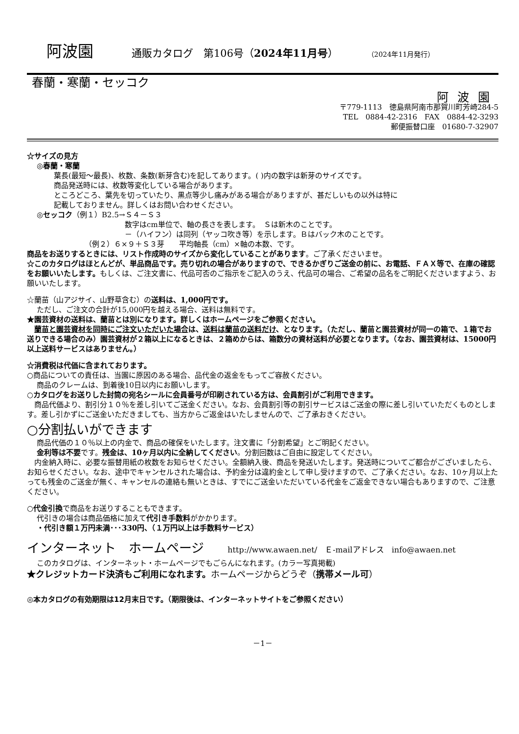阿波園 通販カタログ　第106号（2024年11月号） （2024年11月発行）
春蘭・寒蘭・セッコク
阿波園
〒779-1113　徳島県阿南市那賀川町芳崎284-5
TEL　0884-42-2316　FAX　0884-42-3293
郵便振替口座　01680-7-32907
☆サイズの見方
◎春蘭・寒蘭
葉長(最短～最長)、枚数、条数(新芽含む)を記してあります。( )内の数字は新芽のサイズです。
商品発送時には、枚数等変化している場合があります。
ところどころ、葉先を切っていたり、黒点等少し痛みがある場合がありますが、甚だしいもの以外は特に
記載しておりません。詳しくはお問い合わせください。
◎セッコク（例１）B2.5→Ｓ４－Ｓ３
数字はcm単位で、軸の長さを表します。　Ｓは新木のことです。
－（ハイフン）は同列（ヤッコ吹き等）を示します。Ｂはバック木のことです。
（例２）６×９＋Ｓ３芽　　平均軸長（cm）×軸の本数、です。
商品をお送りするときには、リスト作成時のサイズから変化していることがあります。ご了承くださいませ。
☆このカタログはほとんどが、単品商品です。売り切れの場合がありますので、できるかぎりご送金の前に、お電話、ＦＡＸ等で、在庫の確認をお願いいたします。もしくは、ご注文書に、代品可否のご指示をご記入のうえ、代品可の場合、ご希望の品名をご明記くださいますよう、お願いいたします。
☆蘭苗（山アジサイ、山野草含む）の送料は、1,000円です。
ただし、ご注文の合計が15,000円を越える場合、送料は無料です。
★園芸資材の送料は、蘭苗とは別になります。詳しくはホームページをご参照ください。
　蘭苗と園芸資材を同時にご注文いただいた場合は、送料は蘭苗の送料だけ、となります。（ただし、蘭苗と園芸資材が同一の箱で、１箱でお送りできる場合のみ）園芸資材が２箱以上になるときは、２箱めからは、箱数分の資材送料が必要となります。（なお、園芸資材は、15000円以上送料サービスはありません。）
☆消費税は代価に含まれております。
○商品についての責任は、当園に原因のある場合、品代金の返金をもってご容赦ください。
商品のクレームは、到着後10日以内にお願いします。
○カタログをお送りした封筒の宛名シールに会員番号が印刷されている方は、会員割引がご利用できます。
　商品代価より、割引分１０％を差し引いてご送金ください。なお、会員割引等の割引サービスはご送金の際に差し引いていただくものとします。差し引かずにご送金いただきましても、当方からご返金はいたしませんので、ご了承おきください。
○分割払いができます
商品代価の１０％以上の内金で、商品の確保をいたします。注文書に「分割希望」とご明記ください。
金利等は不要です。残金は、10ヶ月以内に全納してください。分割回数はご自由に設定してください。
　内金納入時に、必要な振替用紙の枚数をお知らせください。全額納入後、商品を発送いたします。発送時についてご都合がございましたら、お知らせください。なお、途中でキャンセルされた場合は、予約金分は違約金として申し受けますので、ご了承ください。なお、10ヶ月以上たっても残金のご送金が無く、キャンセルの連絡も無いときは、すでにご送金いただいている代金をご返金できない場合もありますので、ご注意ください。
○代金引換で商品をお送りすることもできます。
代引きの場合は商品価格に加えて代引き手数料がかかります。
・代引き額１万円未満･･･330円、（１万円以上は手数料サービス）
インターネット　ホームページ http://www.awaen.net/　Ｅ-mailアドレス　info@awaen.net
このカタログは、インターネット・ホームページでもごらんになれます。(カラー写真掲載)
★クレジットカード決済もご利用になれます。ホームページからどうぞ（携帯メール可）
◎本カタログの有効期限は12月末日です。（期限後は、インターネットサイトをご参照ください）
－1－